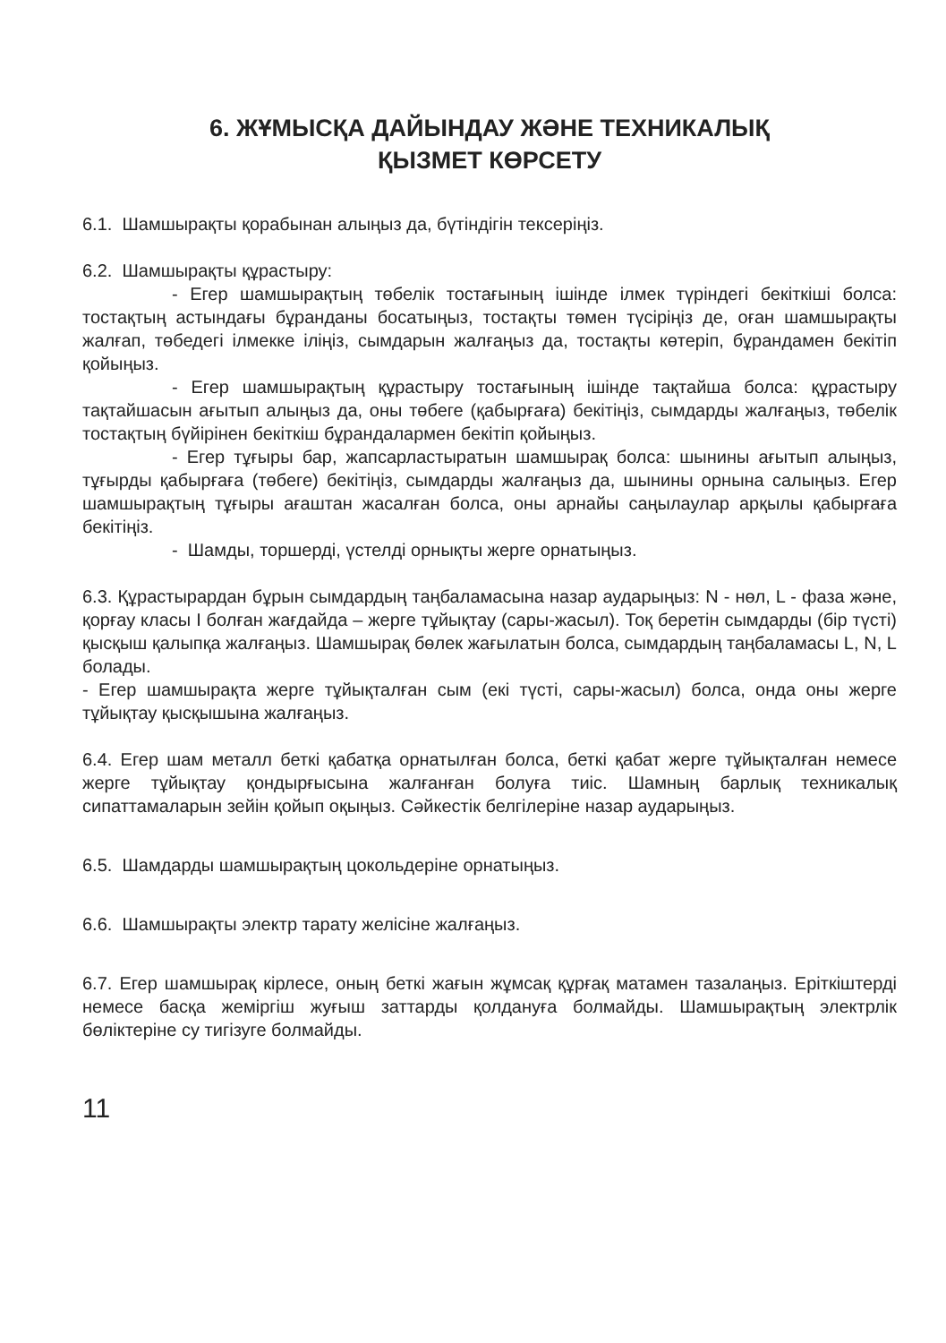6. ЖҰМЫСҚА ДАЙЫНДАУ ЖӘНЕ ТЕХНИКАЛЫҚ
ҚЫЗМЕТ КӨРСЕТУ
6.1. Шамшырақты қорабынан алыңыз да, бүтіндігін тексеріңіз.
6.2. Шамшырақты құрастыру:
- Егер шамшырақтың төбелік тостағының ішінде ілмек түріндегі бекіткіші болса: тостақтың астындағы бұранданы босатыңыз, тостақты төмен түсіріңіз де, оған шамшырақты жалғап, төбедегі ілмекке іліңіз, сымдарын жалғаңыз да, тостақты көтеріп, бұрандамен бекітіп қойыңыз.
- Егер шамшырақтың құрастыру тостағының ішінде тақтайша болса: құрастыру тақтайшасын ағытып алыңыз да, оны төбеге (қабырғаға) бекітіңіз, сымдарды жалғаңыз, төбелік тостақтың бүйірінен бекіткіш бұрандалармен бекітіп қойыңыз.
- Егер тұғыры бар, жапсарластыратын шамшырақ болса: шынины ағытып алыңыз, тұғырды қабырғаға (төбеге) бекітіңіз, сымдарды жалғаңыз да, шынины орнына салыңыз. Егер шамшырақтың тұғыры ағаштан жасалған болса, оны арнайы саңылаулар арқылы қабырғаға бекітіңіз.
- Шамды, торшерді, үстелді орнықты жерге орнатыңыз.
6.3. Құрастырардан бұрын сымдардың таңбаламасына назар аударыңыз: N - нөл, L - фаза және, қорғау класы I болған жағдайда – жерге тұйықтау (сары-жасыл). Тоқ беретін сымдарды (бір түсті) қысқыш қалыпқа жалғаңыз. Шамшырақ бөлек жағылатын болса, сымдардың таңбаламасы L, N, L болады.
- Егер шамшырақта жерге тұйықталған сым (екі түсті, сары-жасыл) болса, онда оны жерге тұйықтау қысқышына жалғаңыз.
6.4. Егер шам металл беткі қабатқа орнатылған болса, беткі қабат жерге тұйықталған немесе жерге тұйықтау қондырғысына жалғанған болуға тиіс. Шамның барлық техникалық сипаттамаларын зейін қойып оқыңыз. Сәйкестік белгілеріне назар аударыңыз.
6.5. Шамдарды шамшырақтың цокольдеріне орнатыңыз.
6.6. Шамшырақты электр тарату желісіне жалғаңыз.
6.7. Егер шамшырақ кірлесе, оның беткі жағын жұмсақ құрғақ матамен тазалаңыз. Еріткіштерді немесе басқа жеміргіш жуғыш заттарды қолдануға болмайды. Шамшырақтың электрлік бөліктеріне су тигізуге болмайды.
11